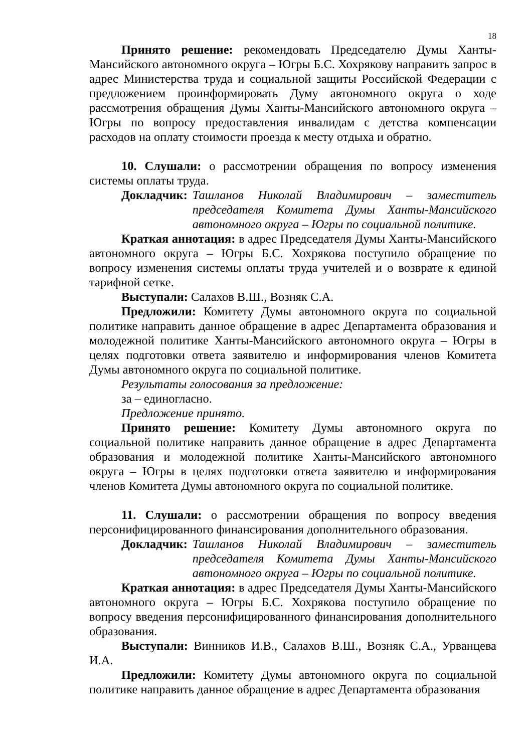18
Принято решение: рекомендовать Председателю Думы Ханты-Мансийского автономного округа – Югры Б.С. Хохрякову направить запрос в адрес Министерства труда и социальной защиты Российской Федерации с предложением проинформировать Думу автономного округа о ходе рассмотрения обращения Думы Ханты-Мансийского автономного округа – Югры по вопросу предоставления инвалидам с детства компенсации расходов на оплату стоимости проезда к месту отдыха и обратно.
10. Слушали: о рассмотрении обращения по вопросу изменения системы оплаты труда.
Докладчик: Ташланов Николай Владимирович – заместитель председателя Комитета Думы Ханты-Мансийского автономного округа – Югры по социальной политике.
Краткая аннотация: в адрес Председателя Думы Ханты-Мансийского автономного округа – Югры Б.С. Хохрякова поступило обращение по вопросу изменения системы оплаты труда учителей и о возврате к единой тарифной сетке.
Выступали: Салахов В.Ш., Возняк С.А.
Предложили: Комитету Думы автономного округа по социальной политике направить данное обращение в адрес Департамента образования и молодежной политике Ханты-Мансийского автономного округа – Югры в целях подготовки ответа заявителю и информирования членов Комитета Думы автономного округа по социальной политике.
Результаты голосования за предложение:
за – единогласно.
Предложение принято.
Принято решение: Комитету Думы автономного округа по социальной политике направить данное обращение в адрес Департамента образования и молодежной политике Ханты-Мансийского автономного округа – Югры в целях подготовки ответа заявителю и информирования членов Комитета Думы автономного округа по социальной политике.
11. Слушали: о рассмотрении обращения по вопросу введения персонифицированного финансирования дополнительного образования.
Докладчик: Ташланов Николай Владимирович – заместитель председателя Комитета Думы Ханты-Мансийского автономного округа – Югры по социальной политике.
Краткая аннотация: в адрес Председателя Думы Ханты-Мансийского автономного округа – Югры Б.С. Хохрякова поступило обращение по вопросу введения персонифицированного финансирования дополнительного образования.
Выступали: Винников И.В., Салахов В.Ш., Возняк С.А., Урванцева И.А.
Предложили: Комитету Думы автономного округа по социальной политике направить данное обращение в адрес Департамента образования